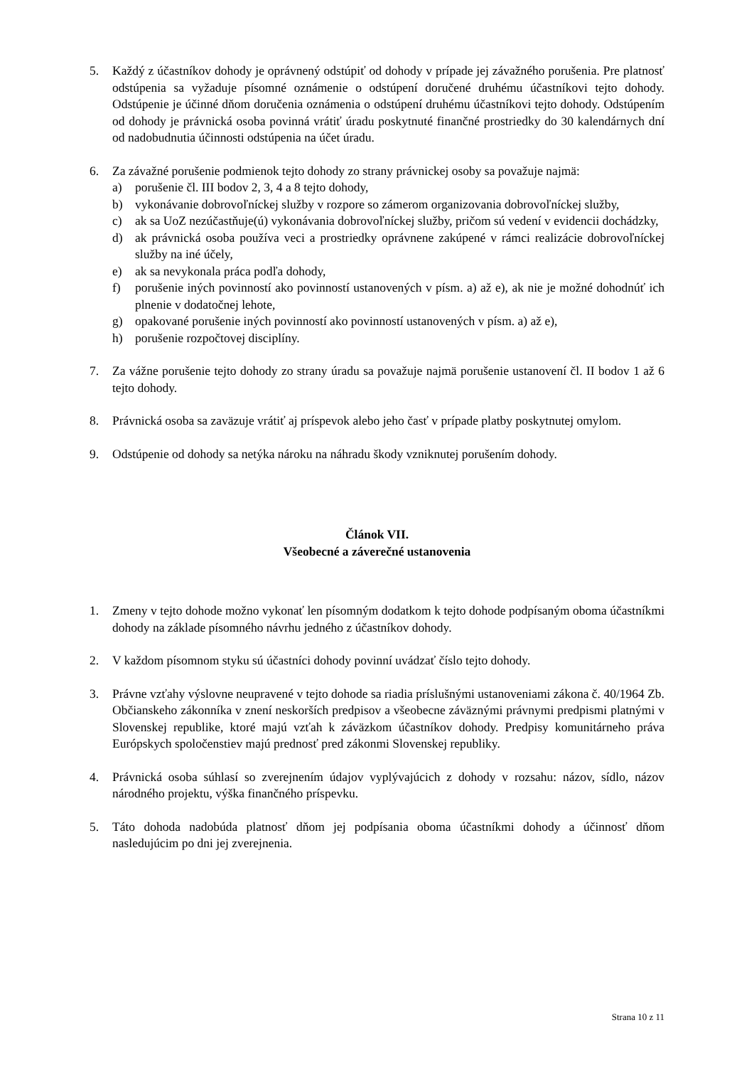5. Každý z účastníkov dohody je oprávnený odstúpiť od dohody v prípade jej závažného porušenia. Pre platnosť odstúpenia sa vyžaduje písomné oznámenie o odstúpení doručené druhému účastníkovi tejto dohody. Odstúpenie je účinné dňom doručenia oznámenia o odstúpení druhému účastníkovi tejto dohody. Odstúpením od dohody je právnická osoba povinná vrátiť úradu poskytnuté finančné prostriedky do 30 kalendárnych dní od nadobudnutia účinnosti odstúpenia na účet úradu.
6. Za závažné porušenie podmienok tejto dohody zo strany právnickej osoby sa považuje najmä:
a) porušenie čl. III bodov 2, 3, 4 a 8 tejto dohody,
b) vykonávanie dobrovoľníckej služby v rozpore so zámerom organizovania dobrovoľníckej služby,
c) ak sa UoZ nezúčastňuje(ú) vykonávania dobrovoľníckej služby, pričom sú vedení v evidencii dochádzky,
d) ak právnická osoba používa veci a prostriedky oprávnene zakúpené v rámci realizácie dobrovoľníckej služby na iné účely,
e) ak sa nevykonala práca podľa dohody,
f) porušenie iných povinností ako povinností ustanovených v písm. a) až e), ak nie je možné dohodnúť ich plnenie v dodatočnej lehote,
g) opakované porušenie iných povinností ako povinností ustanovených v písm. a) až e),
h) porušenie rozpočtovej disciplíny.
7. Za vážne porušenie tejto dohody zo strany úradu sa považuje najmä porušenie ustanovení čl. II bodov 1 až 6 tejto dohody.
8. Právnická osoba sa zaväzuje vrátiť aj príspevok alebo jeho časť v prípade platby poskytnutej omylom.
9. Odstúpenie od dohody sa netýka nároku na náhradu škody vzniknutej porušením dohody.
Článok VII.
Všeobecné a záverečné ustanovenia
1. Zmeny v tejto dohode možno vykonať len písomným dodatkom k tejto dohode podpísaným oboma účastníkmi dohody na základe písomného návrhu jedného z účastníkov dohody.
2. V každom písomnom styku sú účastníci dohody povinní uvádzať číslo tejto dohody.
3. Právne vzťahy výslovne neupravené v tejto dohode sa riadia príslušnými ustanoveniami zákona č. 40/1964 Zb. Občianskeho zákonníka v znení neskorších predpisov a všeobecne záväznými právnymi predpismi platnými v Slovenskej republike, ktoré majú vzťah k záväzkom účastníkov dohody. Predpisy komunitárneho práva Európskych spoločenstiev majú prednosť pred zákonmi Slovenskej republiky.
4. Právnická osoba súhlasí so zverejnením údajov vyplývajúcich z dohody v rozsahu: názov, sídlo, názov národného projektu, výška finančného príspevku.
5. Táto dohoda nadobúda platnosť dňom jej podpísania oboma účastníkmi dohody a účinnosť dňom nasledujúcim po dni jej zverejnenia.
Strana 10 z 11